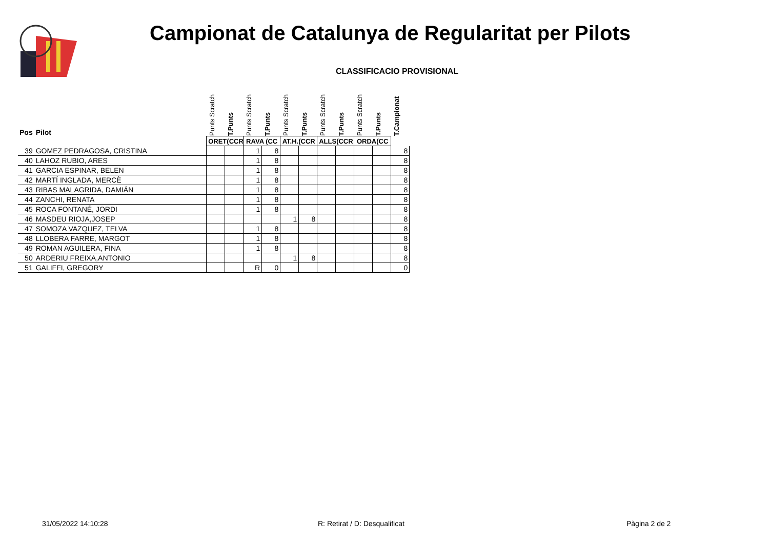Campionat de Catalunya de Regularitat per Pilots
CLASSIFICACIO PROVISIONAL
| Pos | Pilot | Punts Scratch | T.Punts | Punts Scratch | T.Punts | Punts Scratch | T.Punts | Punts Scratch | T.Punts | Punts Scratch | T.Punts | T.Campionat |
| --- | --- | --- | --- | --- | --- | --- | --- | --- | --- | --- | --- | --- |
| | | ORET(CCR | | RAVA (CC | | AT.H.(CCR | | ALLS(CCR | | ORDA(CC | | |
| 39 | GOMEZ PEDRAGOSA, CRISTINA | | | 1 | 8 | | | | | | | 8 |
| 40 | LAHOZ RUBIO, ARES | | | 1 | 8 | | | | | | | 8 |
| 41 | GARCIA ESPINAR, BELEN | | | 1 | 8 | | | | | | | 8 |
| 42 | MARTÍ INGLADA, MERCÈ | | | 1 | 8 | | | | | | | 8 |
| 43 | RIBAS MALAGRIDA, DAMIÁN | | | 1 | 8 | | | | | | | 8 |
| 44 | ZANCHI, RENATA | | | 1 | 8 | | | | | | | 8 |
| 45 | ROCA FONTANÉ, JORDI | | | 1 | 8 | | | | | | | 8 |
| 46 | MASDEU RIOJA,JOSEP | | | | | 1 | 8 | | | | | 8 |
| 47 | SOMOZA VAZQUEZ, TELVA | | | 1 | 8 | | | | | | | 8 |
| 48 | LLOBERA FARRE, MARGOT | | | 1 | 8 | | | | | | | 8 |
| 49 | ROMAN AGUILERA, FINA | | | 1 | 8 | | | | | | | 8 |
| 50 | ARDERIU FREIXA,ANTONIO | | | | | 1 | 8 | | | | | 8 |
| 51 | GALIFFI, GREGORY | | | R | 0 | | | | | | | 0 |
31/05/2022 14:10:28 R: Retirat / D: Desqualificat Pàgina 2 de 2